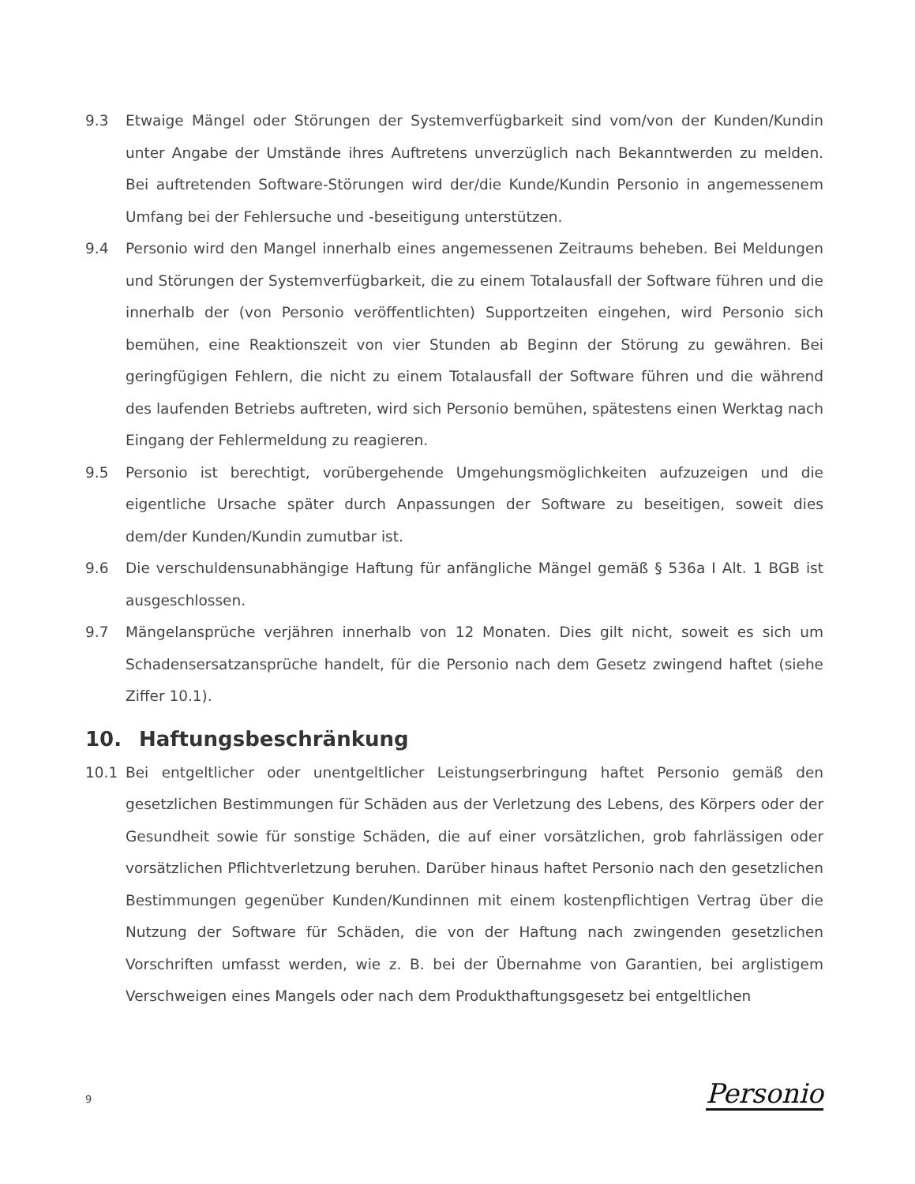9.3 Etwaige Mängel oder Störungen der Systemverfügbarkeit sind vom/von der Kunden/Kundin unter Angabe der Umstände ihres Auftretens unverzüglich nach Bekanntwerden zu melden. Bei auftretenden Software-Störungen wird der/die Kunde/Kundin Personio in angemessenem Umfang bei der Fehlersuche und -beseitigung unterstützen.
9.4 Personio wird den Mangel innerhalb eines angemessenen Zeitraums beheben. Bei Meldungen und Störungen der Systemverfügbarkeit, die zu einem Totalausfall der Software führen und die innerhalb der (von Personio veröffentlichten) Supportzeiten eingehen, wird Personio sich bemühen, eine Reaktionszeit von vier Stunden ab Beginn der Störung zu gewähren. Bei geringfügigen Fehlern, die nicht zu einem Totalausfall der Software führen und die während des laufenden Betriebs auftreten, wird sich Personio bemühen, spätestens einen Werktag nach Eingang der Fehlermeldung zu reagieren.
9.5 Personio ist berechtigt, vorübergehende Umgehungsmöglichkeiten aufzuzeigen und die eigentliche Ursache später durch Anpassungen der Software zu beseitigen, soweit dies dem/der Kunden/Kundin zumutbar ist.
9.6 Die verschuldensunabhängige Haftung für anfängliche Mängel gemäß § 536a I Alt. 1 BGB ist ausgeschlossen.
9.7 Mängelansprüche verjähren innerhalb von 12 Monaten. Dies gilt nicht, soweit es sich um Schadensersatzansprüche handelt, für die Personio nach dem Gesetz zwingend haftet (siehe Ziffer 10.1).
10. Haftungsbeschränkung
10.1 Bei entgeltlicher oder unentgeltlicher Leistungserbringung haftet Personio gemäß den gesetzlichen Bestimmungen für Schäden aus der Verletzung des Lebens, des Körpers oder der Gesundheit sowie für sonstige Schäden, die auf einer vorsätzlichen, grob fahrlässigen oder vorsätzlichen Pflichtverletzung beruhen. Darüber hinaus haftet Personio nach den gesetzlichen Bestimmungen gegenüber Kunden/Kundinnen mit einem kostenpflichtigen Vertrag über die Nutzung der Software für Schäden, die von der Haftung nach zwingenden gesetzlichen Vorschriften umfasst werden, wie z. B. bei der Übernahme von Garantien, bei arglistigem Verschweigen eines Mangels oder nach dem Produkthaftungsgesetz bei entgeltlichen
9 Personio